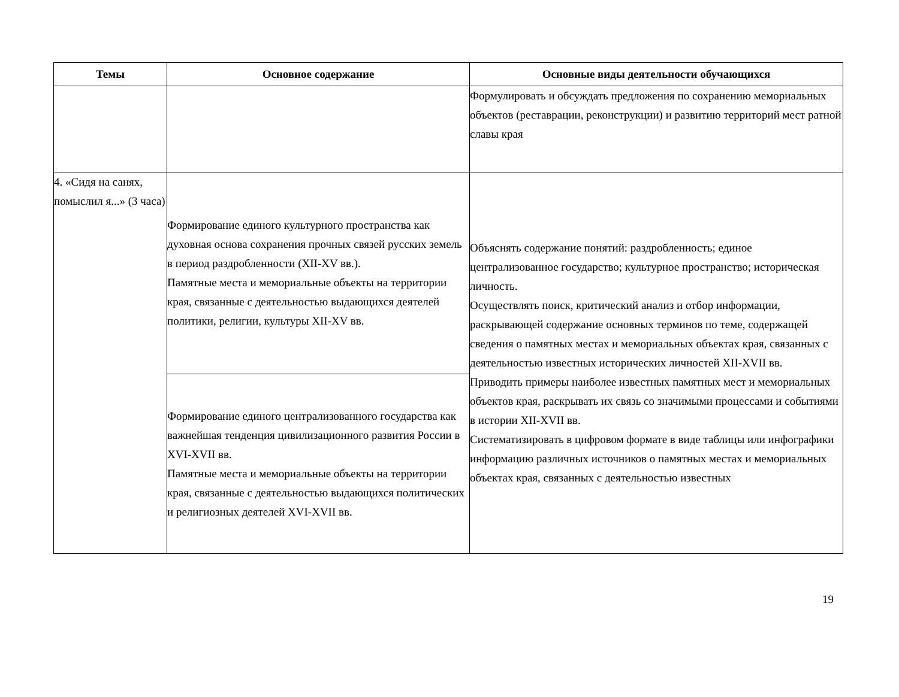| Темы | Основное содержание | Основные виды деятельности обучающихся |
| --- | --- | --- |
| | | Формулировать и обсуждать предложения по сохранению мемориальных объектов (реставрации, реконструкции) и развитию территорий мест ратной славы края |
| 4. «Сидя на санях, помыслил я...» (3 часа) | Формирование единого культурного пространства как духовная основа сохранения прочных связей русских земель в период раздробленности (XII-XV вв.). Памятные места и мемориальные объекты на территории края, связанные с деятельностью выдающихся деятелей политики, религии, культуры XII-XV вв. | Объяснять содержание понятий: раздробленность; единое централизованное государство; культурное пространство; историческая личность. Осуществлять поиск, критический анализ и отбор информации, раскрывающей содержание основных терминов по теме, содержащей сведения о памятных местах и мемориальных объектах края, связанных с деятельностью известных исторических личностей XII-XVII вв. Приводить примеры наиболее известных памятных мест и мемориальных объектов края, раскрывать их связь со значимыми процессами и событиями в истории XII-XVII вв. Систематизировать в цифровом формате в виде таблицы или инфографики информацию различных источников о памятных местах и мемориальных объектах края, связанных с деятельностью известных |
| | Формирование единого централизованного государства как важнейшая тенденция цивилизационного развития России в XVI-XVII вв. Памятные места и мемориальные объекты на территории края, связанные с деятельностью выдающихся политических и религиозных деятелей XVI-XVII вв. | |
19